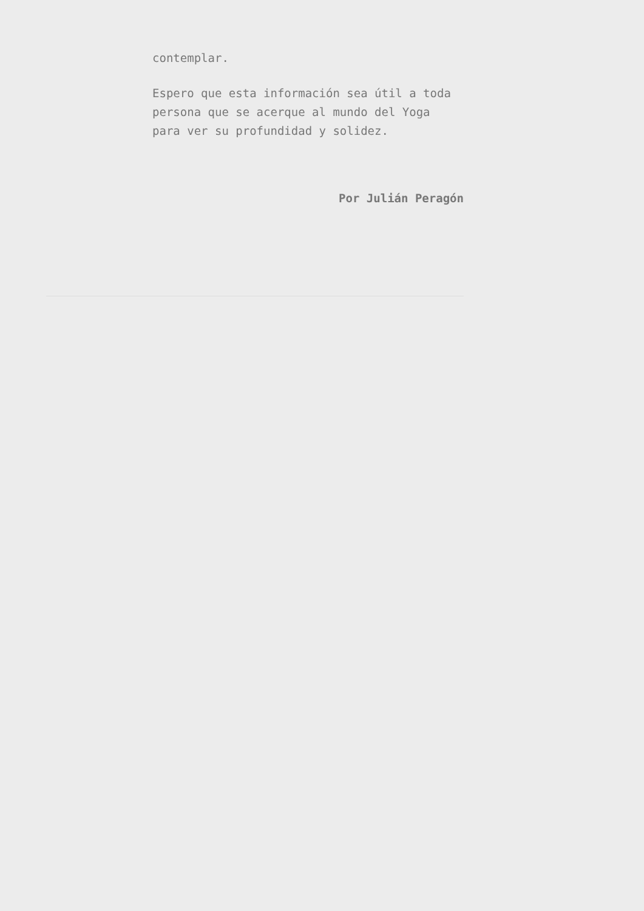contemplar.
Espero que esta información sea útil a toda persona que se acerque al mundo del Yoga para ver su profundidad y solidez.
Por Julián Peragón